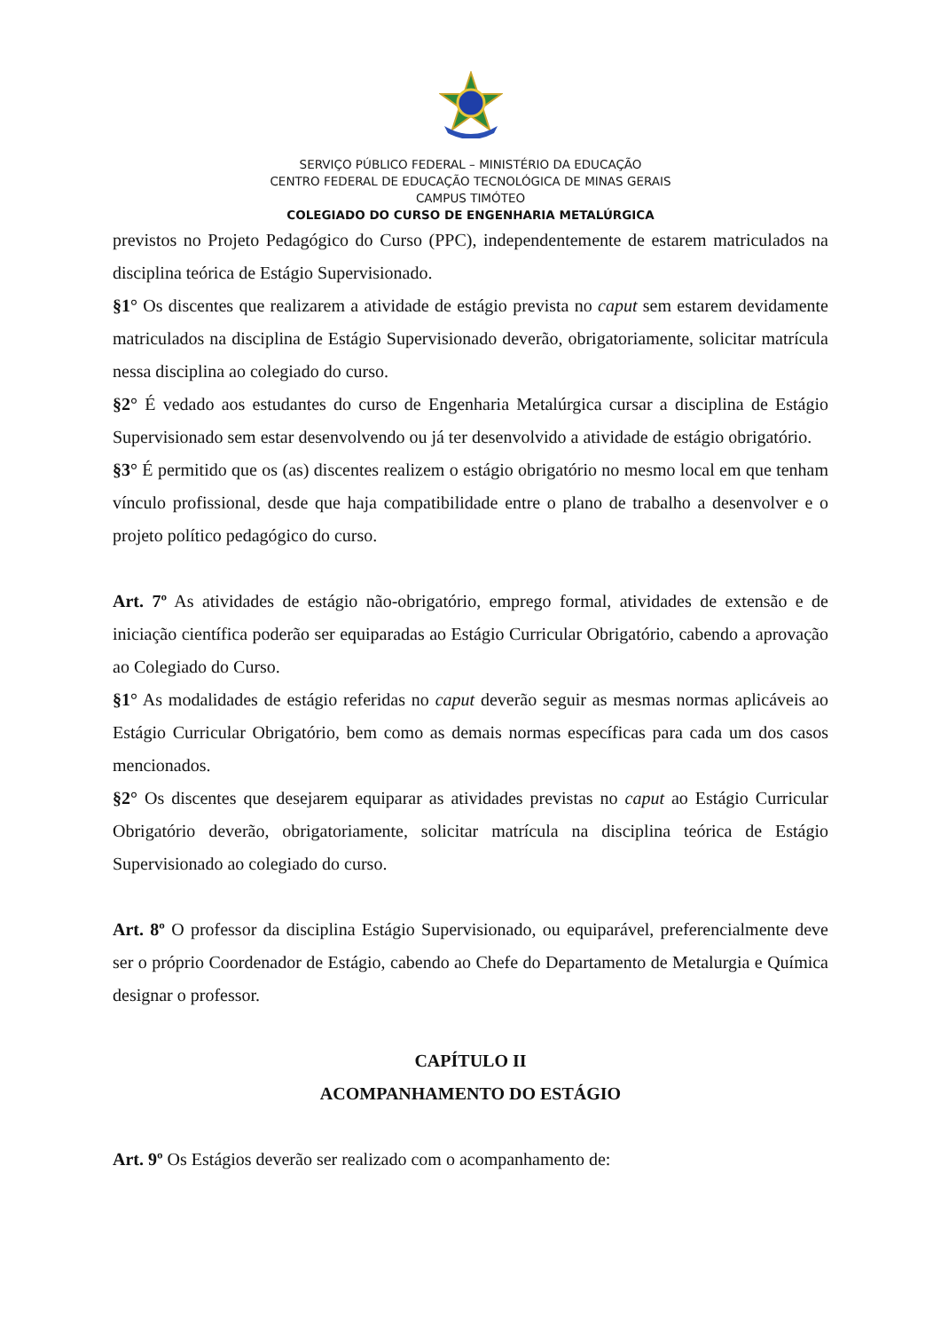SERVIÇO PÚBLICO FEDERAL – MINISTÉRIO DA EDUCAÇÃO
CENTRO FEDERAL DE EDUCAÇÃO TECNOLÓGICA DE MINAS GERAIS
CAMPUS TIMÓTEO
COLEGIADO DO CURSO DE ENGENHARIA METALÚRGICA
previstos no Projeto Pedagógico do Curso (PPC), independentemente de estarem matriculados na disciplina teórica de Estágio Supervisionado.
§1° Os discentes que realizarem a atividade de estágio prevista no caput sem estarem devidamente matriculados na disciplina de Estágio Supervisionado deverão, obrigatoriamente, solicitar matrícula nessa disciplina ao colegiado do curso.
§2° É vedado aos estudantes do curso de Engenharia Metalúrgica cursar a disciplina de Estágio Supervisionado sem estar desenvolvendo ou já ter desenvolvido a atividade de estágio obrigatório.
§3° É permitido que os (as) discentes realizem o estágio obrigatório no mesmo local em que tenham vínculo profissional, desde que haja compatibilidade entre o plano de trabalho a desenvolver e o projeto político pedagógico do curso.
Art. 7º As atividades de estágio não-obrigatório, emprego formal, atividades de extensão e de iniciação científica poderão ser equiparadas ao Estágio Curricular Obrigatório, cabendo a aprovação ao Colegiado do Curso.
§1° As modalidades de estágio referidas no caput deverão seguir as mesmas normas aplicáveis ao Estágio Curricular Obrigatório, bem como as demais normas específicas para cada um dos casos mencionados.
§2° Os discentes que desejarem equiparar as atividades previstas no caput ao Estágio Curricular Obrigatório deverão, obrigatoriamente, solicitar matrícula na disciplina teórica de Estágio Supervisionado ao colegiado do curso.
Art. 8º O professor da disciplina Estágio Supervisionado, ou equiparável, preferencialmente deve ser o próprio Coordenador de Estágio, cabendo ao Chefe do Departamento de Metalurgia e Química designar o professor.
CAPÍTULO II
ACOMPANHAMENTO DO ESTÁGIO
Art. 9º Os Estágios deverão ser realizado com o acompanhamento de: